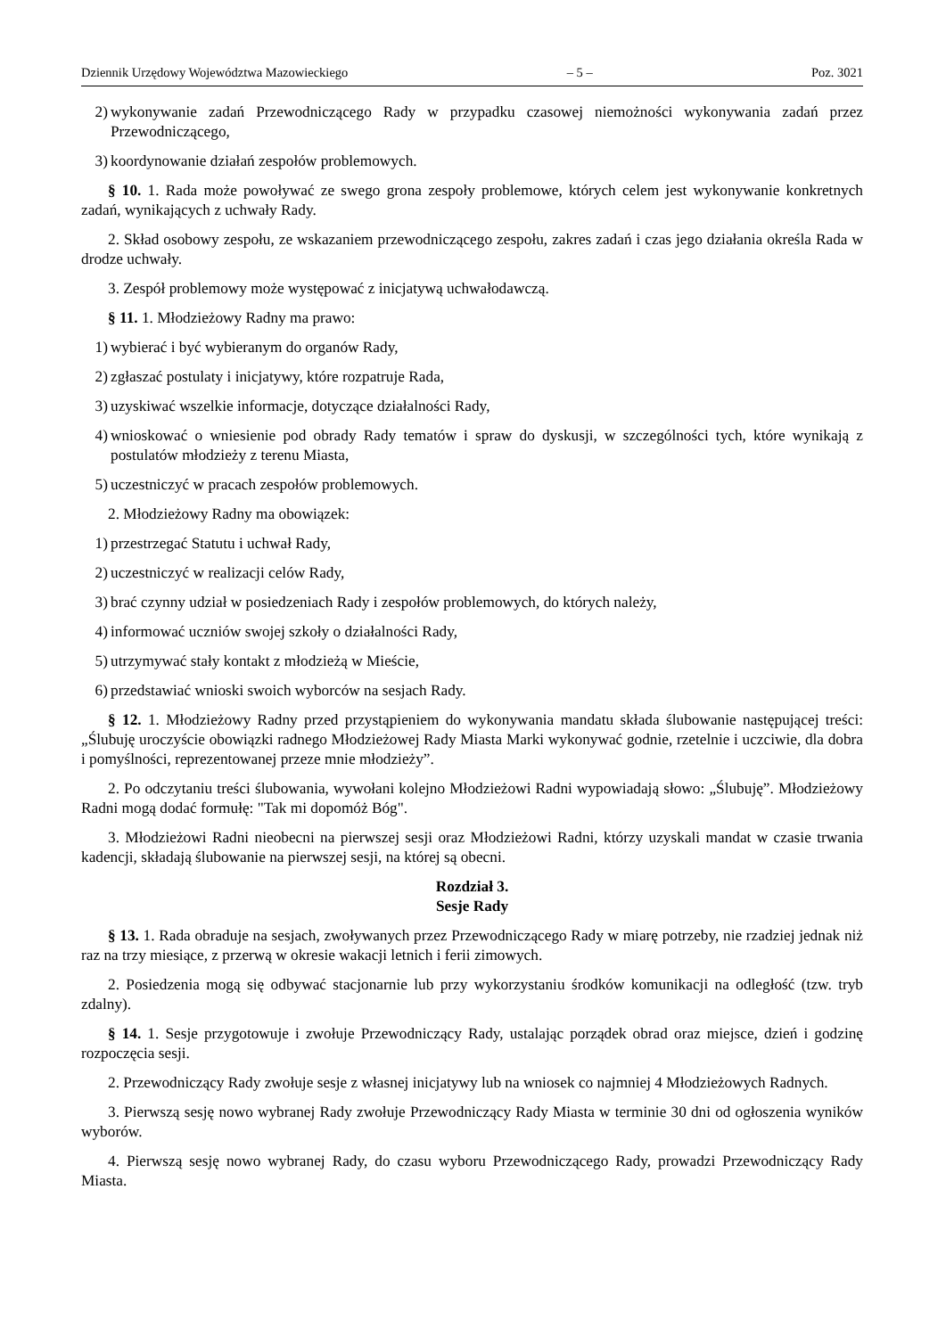Dziennik Urzędowy Województwa Mazowieckiego – 5 – Poz. 3021
2) wykonywanie zadań Przewodniczącego Rady w przypadku czasowej niemożności wykonywania zadań przez Przewodniczącego,
3) koordynowanie działań zespołów problemowych.
§ 10. 1. Rada może powoływać ze swego grona zespoły problemowe, których celem jest wykonywanie konkretnych zadań, wynikających z uchwały Rady.
2. Skład osobowy zespołu, ze wskazaniem przewodniczącego zespołu, zakres zadań i czas jego działania określa Rada w drodze uchwały.
3. Zespół problemowy może występować z inicjatywą uchwałodawczą.
§ 11. 1. Młodzieżowy Radny ma prawo:
1) wybierać i być wybieranym do organów Rady,
2) zgłaszać postulaty i inicjatywy, które rozpatruje Rada,
3) uzyskiwać wszelkie informacje, dotyczące działalności Rady,
4) wnioskować o wniesienie pod obrady Rady tematów i spraw do dyskusji, w szczególności tych, które wynikają z postulatów młodzieży z terenu Miasta,
5) uczestniczyć w pracach zespołów problemowych.
2. Młodzieżowy Radny ma obowiązek:
1) przestrzegać Statutu i uchwał Rady,
2) uczestniczyć w realizacji celów Rady,
3) brać czynny udział w posiedzeniach Rady i zespołów problemowych, do których należy,
4) informować uczniów swojej szkoły o działalności Rady,
5) utrzymywać stały kontakt z młodzieżą w Mieście,
6) przedstawiać wnioski swoich wyborców na sesjach Rady.
§ 12. 1. Młodzieżowy Radny przed przystąpieniem do wykonywania mandatu składa ślubowanie następującej treści: „Ślubuję uroczyście obowiązki radnego Młodzieżowej Rady Miasta Marki wykonywać godnie, rzetelnie i uczciwie, dla dobra i pomyślności, reprezentowanej przeze mnie młodzieży”.
2. Po odczytaniu treści ślubowania, wywołani kolejno Młodzieżowi Radni wypowiadają słowo: „Ślubuję”. Młodzieżowy Radni mogą dodać formułę: "Tak mi dopomóż Bóg".
3. Młodzieżowi Radni nieobecni na pierwszej sesji oraz Młodzieżowi Radni, którzy uzyskali mandat w czasie trwania kadencji, składają ślubowanie na pierwszej sesji, na której są obecni.
Rozdział 3.
Sesje Rady
§ 13. 1. Rada obraduje na sesjach, zwoływanych przez Przewodniczącego Rady w miarę potrzeby, nie rzadziej jednak niż raz na trzy miesiące, z przerwą w okresie wakacji letnich i ferii zimowych.
2. Posiedzenia mogą się odbywać stacjonarnie lub przy wykorzystaniu środków komunikacji na odległość (tzw. tryb zdalny).
§ 14. 1. Sesje przygotowuje i zwołuje Przewodniczący Rady, ustalając porządek obrad oraz miejsce, dzień i godzinę rozpoczęcia sesji.
2. Przewodniczący Rady zwołuje sesje z własnej inicjatywy lub na wniosek co najmniej 4 Młodzieżowych Radnych.
3. Pierwszą sesję nowo wybranej Rady zwołuje Przewodniczący Rady Miasta w terminie 30 dni od ogłoszenia wyników wyborów.
4. Pierwszą sesję nowo wybranej Rady, do czasu wyboru Przewodniczącego Rady, prowadzi Przewodniczący Rady Miasta.